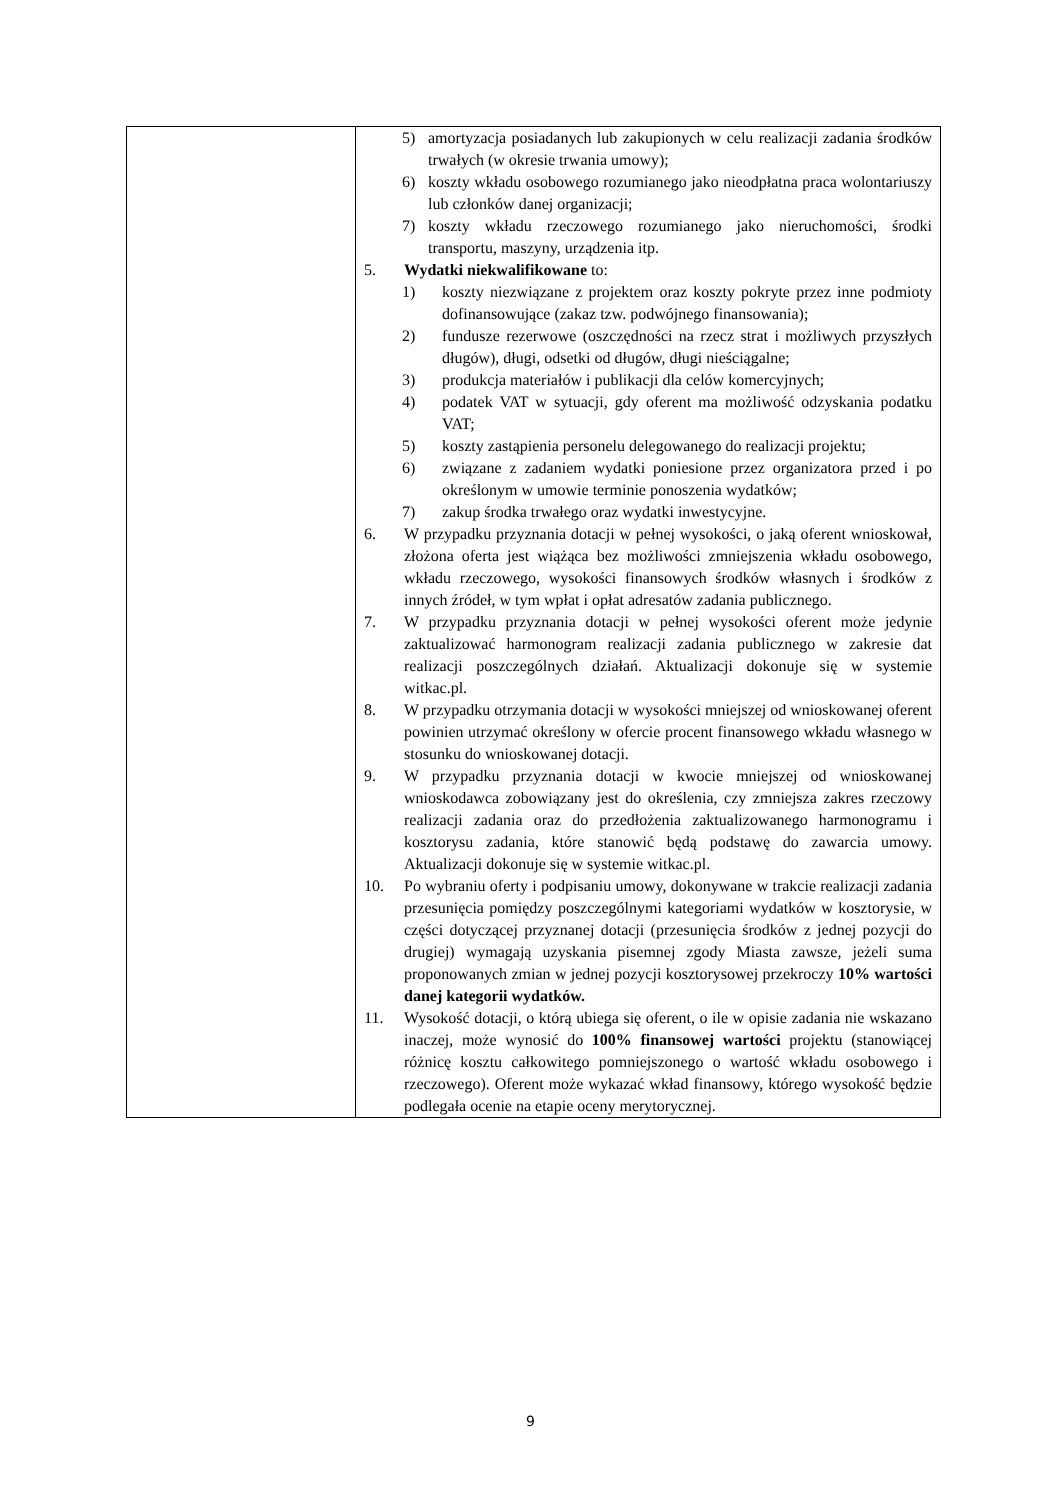| | 5) amortyzacja posiadanych lub zakupionych w celu realizacji zadania środków trwałych (w okresie trwania umowy); 6) koszty wkładu osobowego rozumianego jako nieodpłatna praca wolontariuszy lub członków danej organizacji; 7) koszty wkładu rzeczowego rozumianego jako nieruchomości, środki transportu, maszyny, urządzenia itp. 5. Wydatki niekwalifikowane to: 1) koszty niezwiązane z projektem oraz koszty pokryte przez inne podmioty dofinansowujące (zakaz tzw. podwójnego finansowania); 2) fundusze rezerwowe (oszczędności na rzecz strat i możliwych przyszłych długów), długi, odsetki od długów, długi nieściągalne; 3) produkcja materiałów i publikacji dla celów komercyjnych; 4) podatek VAT w sytuacji, gdy oferent ma możliwość odzyskania podatku VAT; 5) koszty zastąpienia personelu delegowanego do realizacji projektu; 6) związane z zadaniem wydatki poniesione przez organizatora przed i po określonym w umowie terminie ponoszenia wydatków; 7) zakup środka trwałego oraz wydatki inwestycyjne. 6. W przypadku przyznania dotacji w pełnej wysokości, o jaką oferent wnioskował, złożona oferta jest wiążąca bez możliwości zmniejszenia wkładu osobowego, wkładu rzeczowego, wysokości finansowych środków własnych i środków z innych źródeł, w tym wpłat i opłat adresatów zadania publicznego. 7. W przypadku przyznania dotacji w pełnej wysokości oferent może jedynie zaktualizować harmonogram realizacji zadania publicznego w zakresie dat realizacji poszczególnych działań. Aktualizacji dokonuje się w systemie witkac.pl. 8. W przypadku otrzymania dotacji w wysokości mniejszej od wnioskowanej oferent powinien utrzymać określony w ofercie procent finansowego wkładu własnego w stosunku do wnioskowanej dotacji. 9. W przypadku przyznania dotacji w kwocie mniejszej od wnioskowanej wnioskodawca zobowiązany jest do określenia, czy zmniejsza zakres rzeczowy realizacji zadania oraz do przedłożenia zaktualizowanego harmonogramu i kosztorysu zadania, które stanowić będą podstawę do zawarcia umowy. Aktualizacji dokonuje się w systemie witkac.pl. 10. Po wybraniu oferty i podpisaniu umowy, dokonywane w trakcie realizacji zadania przesunięcia pomiędzy poszczególnymi kategoriami wydatków w kosztorysie, w części dotyczącej przyznanej dotacji (przesunięcia środków z jednej pozycji do drugiej) wymagają uzyskania pisemnej zgody Miasta zawsze, jeżeli suma proponowanych zmian w jednej pozycji kosztorysowej przekroczy 10% wartości danej kategorii wydatków. 11. Wysokość dotacji, o którą ubiega się oferent, o ile w opisie zadania nie wskazano inaczej, może wynosić do 100% finansowej wartości projektu (stanowiącej różnicę kosztu całkowitego pomniejszonego o wartość wkładu osobowego i rzeczowego). Oferent może wykazać wkład finansowy, którego wysokość będzie podlegała ocenie na etapie oceny merytorycznej. |
9